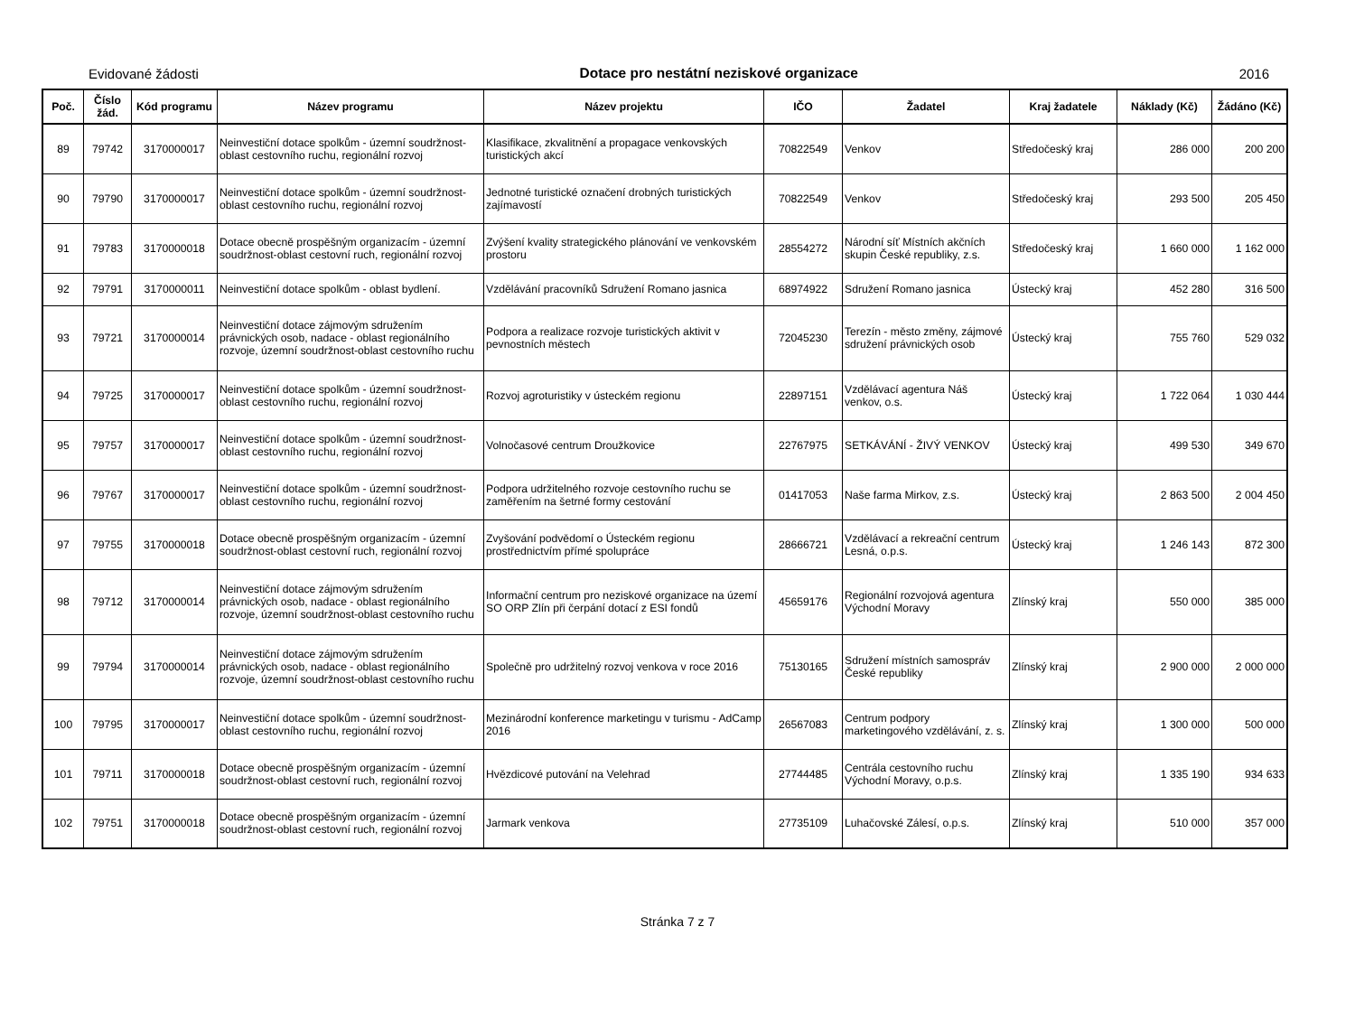Evidované žádosti Dotace pro nestátní neziskové organizace 2016
| Poč. | Číslo žád. | Kód programu | Název programu | Název projektu | IČO | Žadatel | Kraj žadatele | Náklady (Kč) | Žádáno (Kč) |
| --- | --- | --- | --- | --- | --- | --- | --- | --- | --- |
| 89 | 79742 | 3170000017 | Neinvestiční dotace spolkům - územní soudržnost-oblast cestovního ruchu, regionální rozvoj | Klasifikace, zkvalitnění a propagace venkovských turistických akcí | 70822549 | Venkov | Středočeský kraj | 286 000 | 200 200 |
| 90 | 79790 | 3170000017 | Neinvestiční dotace spolkům - územní soudržnost-oblast cestovního ruchu, regionální rozvoj | Jednotné turistické označení drobných turistických zajímavostí | 70822549 | Venkov | Středočeský kraj | 293 500 | 205 450 |
| 91 | 79783 | 3170000018 | Dotace obecně prospěšným organizacím - územní soudržnost-oblast cestovní ruch, regionální rozvoj | Zvýšení kvality strategického plánování ve venkovském prostoru | 28554272 | Národní síť Místních akčních skupin České republiky, z.s. | Středočeský kraj | 1 660 000 | 1 162 000 |
| 92 | 79791 | 3170000011 | Neinvestiční dotace spolkům - oblast bydlení. | Vzdělávání pracovníků Sdružení Romano jasnica | 68974922 | Sdružení Romano jasnica | Ústecký kraj | 452 280 | 316 500 |
| 93 | 79721 | 3170000014 | Neinvestiční dotace zájmovým sdružením právnických osob, nadace - oblast regionálního rozvoje, územní soudržnost-oblast cestovního ruchu | Podpora a realizace rozvoje turistických aktivit v pevnostních městech | 72045230 | Terezín - město změny, zájmové sdružení právnických osob | Ústecký kraj | 755 760 | 529 032 |
| 94 | 79725 | 3170000017 | Neinvestiční dotace spolkům - územní soudržnost-oblast cestovního ruchu, regionální rozvoj | Rozvoj agroturistiky v ústeckém regionu | 22897151 | Vzdělávací agentura Náš venkov, o.s. | Ústecký kraj | 1 722 064 | 1 030 444 |
| 95 | 79757 | 3170000017 | Neinvestiční dotace spolkům - územní soudržnost-oblast cestovního ruchu, regionální rozvoj | Volnočasové centrum Droužkovice | 22767975 | SETKÁVÁNÍ - ŽIVÝ VENKOV | Ústecký kraj | 499 530 | 349 670 |
| 96 | 79767 | 3170000017 | Neinvestiční dotace spolkům - územní soudržnost-oblast cestovního ruchu, regionální rozvoj | Podpora udržitelného rozvoje cestovního ruchu se zaměřením na šetrné formy cestování | 01417053 | Naše farma Mirkov, z.s. | Ústecký kraj | 2 863 500 | 2 004 450 |
| 97 | 79755 | 3170000018 | Dotace obecně prospěšným organizacím - územní soudržnost-oblast cestovní ruch, regionální rozvoj | Zvyšování podvědomí o Ústeckém regionu prostřednictvím přímé spolupráce | 28666721 | Vzdělávací a rekreační centrum Lesná, o.p.s. | Ústecký kraj | 1 246 143 | 872 300 |
| 98 | 79712 | 3170000014 | Neinvestiční dotace zájmovým sdružením právnických osob, nadace - oblast regionálního rozvoje, územní soudržnost-oblast cestovního ruchu | Informační centrum pro neziskové organizace na území SO ORP Zlín při čerpání dotací z ESI fondů | 45659176 | Regionální rozvojová agentura Východní Moravy | Zlínský kraj | 550 000 | 385 000 |
| 99 | 79794 | 3170000014 | Neinvestiční dotace zájmovým sdružením právnických osob, nadace - oblast regionálního rozvoje, územní soudržnost-oblast cestovního ruchu | Společně pro udržitelný rozvoj venkova v roce 2016 | 75130165 | Sdružení místních samospráv České republiky | Zlínský kraj | 2 900 000 | 2 000 000 |
| 100 | 79795 | 3170000017 | Neinvestiční dotace spolkům - územní soudržnost-oblast cestovního ruchu, regionální rozvoj | Mezinárodní konference marketingu v turismu - AdCamp 2016 | 26567083 | Centrum podpory marketingového vzdělávání, z. s. | Zlínský kraj | 1 300 000 | 500 000 |
| 101 | 79711 | 3170000018 | Dotace obecně prospěšným organizacím - územní soudržnost-oblast cestovní ruch, regionální rozvoj | Hvězdicové putování na Velehrad | 27744485 | Centrála cestovního ruchu Východní Moravy, o.p.s. | Zlínský kraj | 1 335 190 | 934 633 |
| 102 | 79751 | 3170000018 | Dotace obecně prospěšným organizacím - územní soudržnost-oblast cestovní ruch, regionální rozvoj | Jarmark venkova | 27735109 | Luhačovské Zálesí, o.p.s. | Zlínský kraj | 510 000 | 357 000 |
Stránka 7 z 7